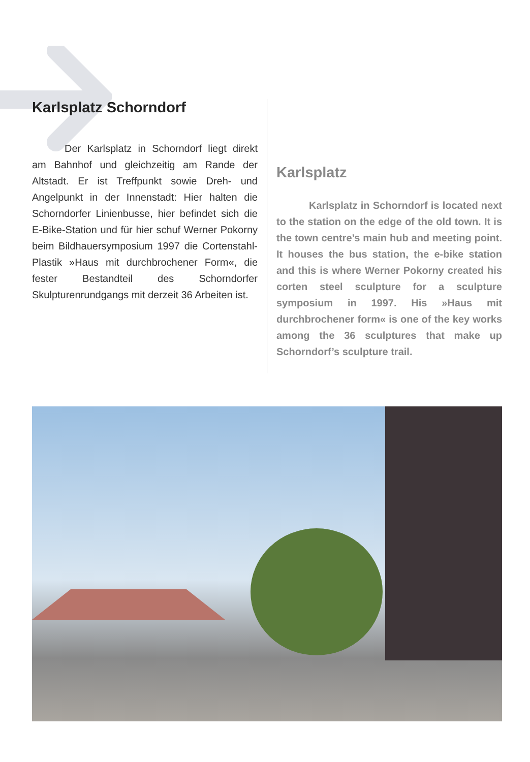Karlsplatz Schorndorf
Der Karlsplatz in Schorndorf liegt direkt am Bahnhof und gleichzeitig am Rande der Altstadt. Er ist Treffpunkt sowie Dreh- und Angelpunkt in der Innenstadt: Hier halten die Schorndorfer Linienbusse, hier befindet sich die E-Bike-Station und für hier schuf Werner Pokorny beim Bildhauersymposium 1997 die Cortenstahl-Plastik »Haus mit durchbrochener Form«, die fester Bestandteil des Schorndorfer Skulpturenrundgangs mit derzeit 36 Arbeiten ist.
Karlsplatz
Karlsplatz in Schorndorf is located next to the station on the edge of the old town. It is the town centre’s main hub and meeting point. It houses the bus station, the e-bike station and this is where Werner Pokorny created his corten steel sculpture for a sculpture symposium in 1997. His »Haus mit durchbrochener form« is one of the key works among the 36 sculptures that make up Schorndorf’s sculpture trail.